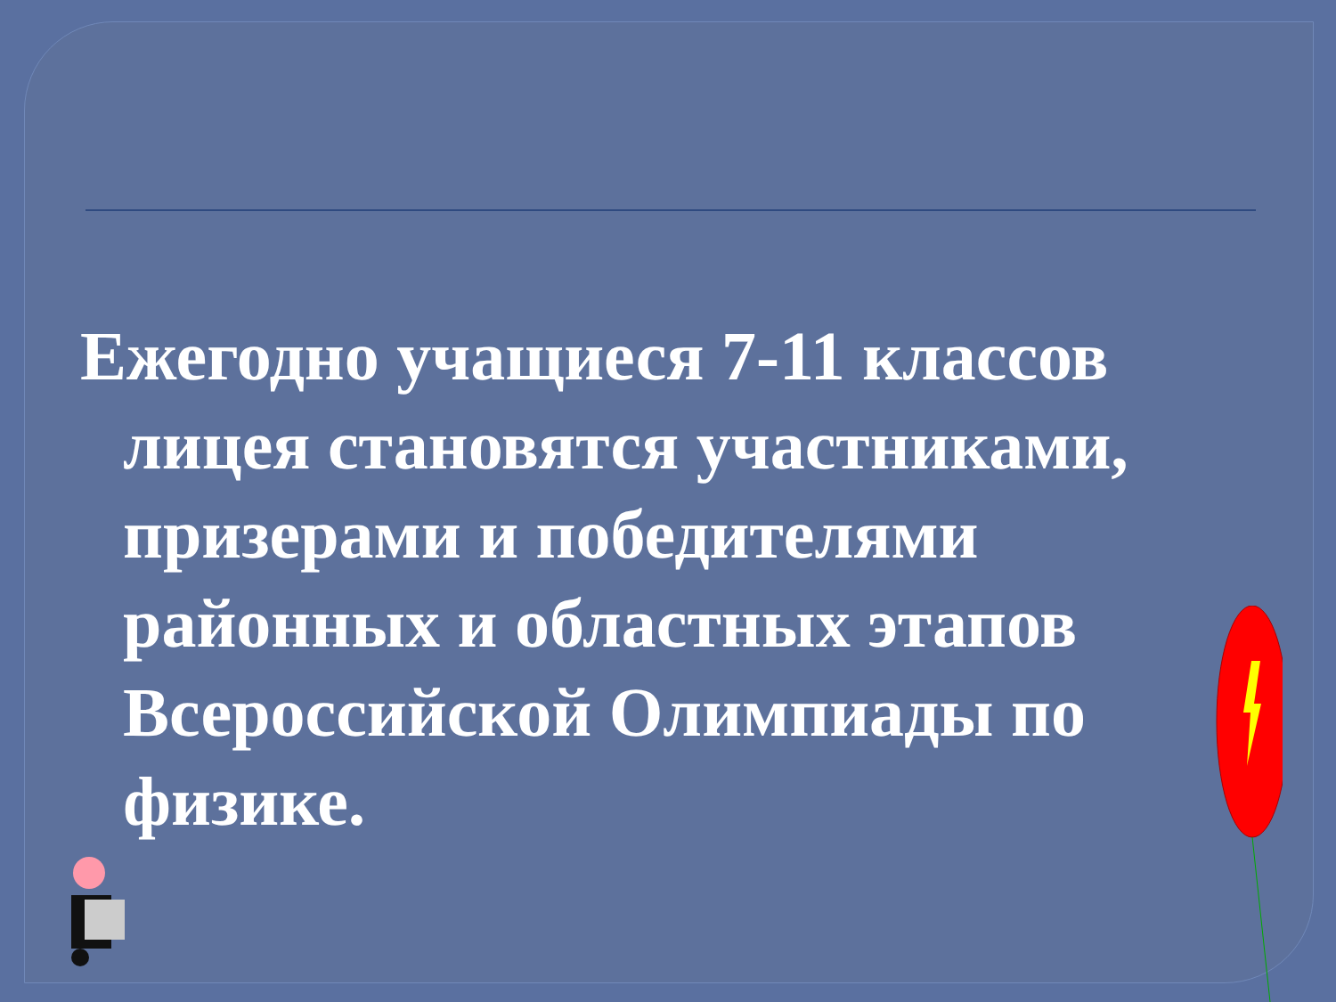Ежегодно учащиеся 7-11 классов лицея становятся участниками, призерами и победителями районных и областных этапов Всероссийской Олимпиады по физике.